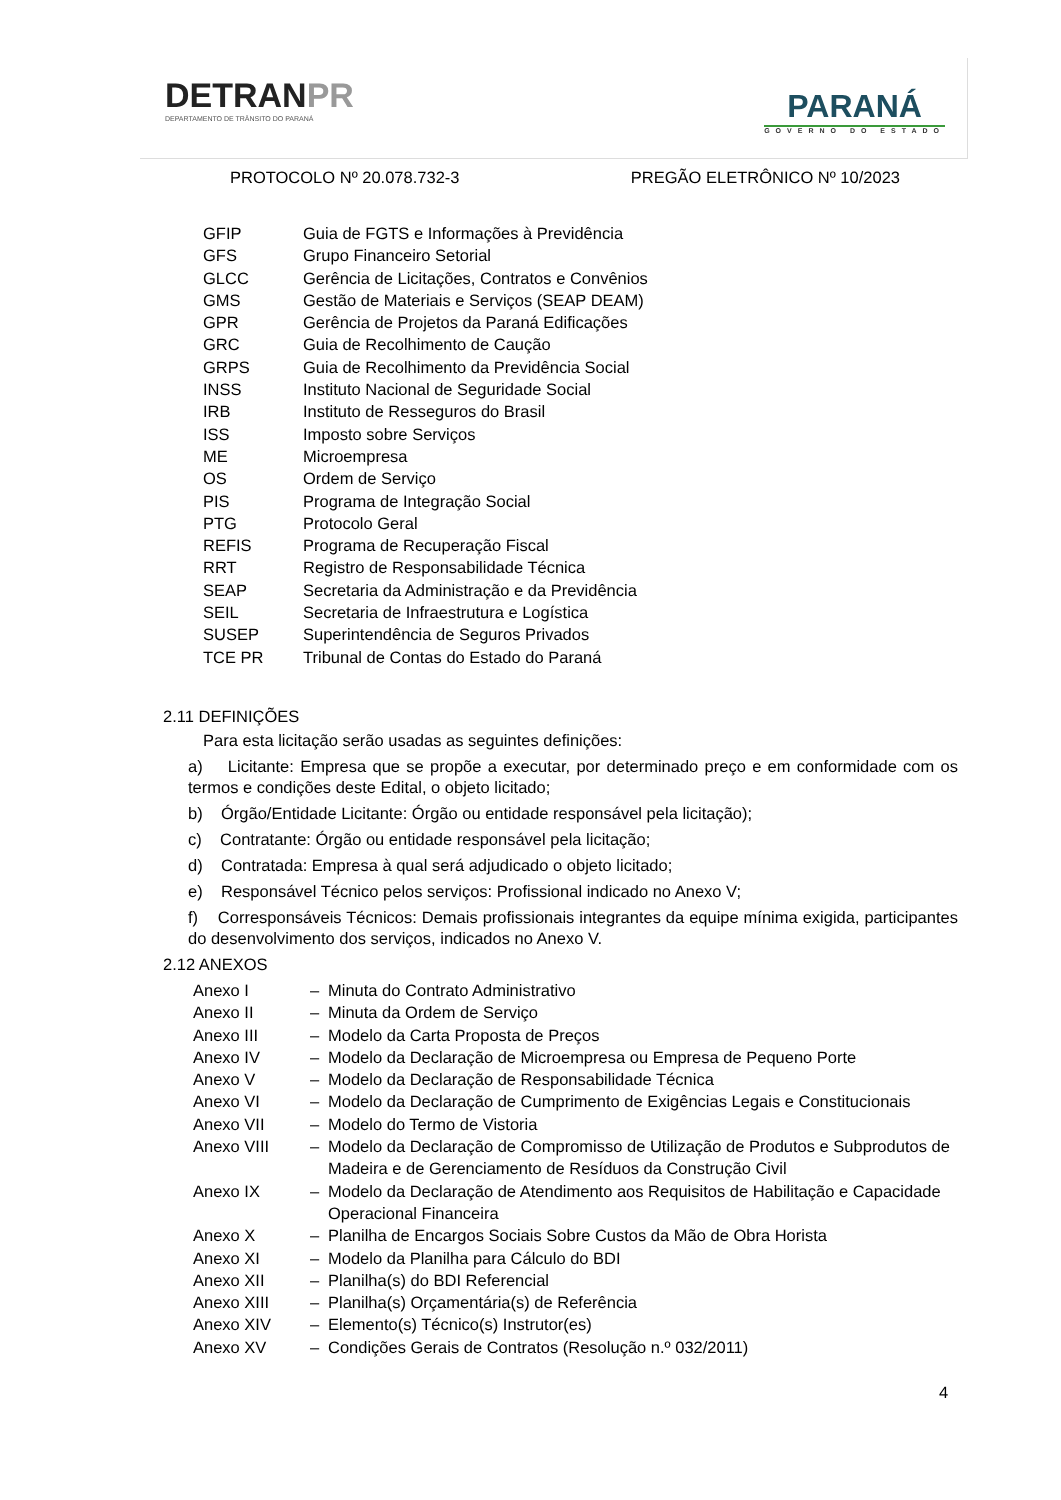DETRANPR
DEPARTAMENTO DE TRÂNSITO DO PARANÁ
PARANÁ
GOVERNO DO ESTADO
PROTOCOLO Nº 20.078.732-3 PREGÃO ELETRÔNICO Nº 10/2023
| GFIP | Guia de FGTS e Informações à Previdência |
| GFS | Grupo Financeiro Setorial |
| GLCC | Gerência de Licitações, Contratos e Convênios |
| GMS | Gestão de Materiais e Serviços (SEAP DEAM) |
| GPR | Gerência de Projetos da Paraná Edificações |
| GRC | Guia de Recolhimento de Caução |
| GRPS | Guia de Recolhimento da Previdência Social |
| INSS | Instituto Nacional de Seguridade Social |
| IRB | Instituto de Resseguros do Brasil |
| ISS | Imposto sobre Serviços |
| ME | Microempresa |
| OS | Ordem de Serviço |
| PIS | Programa de Integração Social |
| PTG | Protocolo Geral |
| REFIS | Programa de Recuperação Fiscal |
| RRT | Registro de Responsabilidade Técnica |
| SEAP | Secretaria da Administração e da Previdência |
| SEIL | Secretaria de Infraestrutura e Logística |
| SUSEP | Superintendência de Seguros Privados |
| TCE PR | Tribunal de Contas do Estado do Paraná |
2.11 DEFINIÇÕES
Para esta licitação serão usadas as seguintes definições:
a) Licitante: Empresa que se propõe a executar, por determinado preço e em conformidade com os termos e condições deste Edital, o objeto licitado;
b) Órgão/Entidade Licitante: Órgão ou entidade responsável pela licitação);
c) Contratante: Órgão ou entidade responsável pela licitação;
d) Contratada: Empresa à qual será adjudicado o objeto licitado;
e) Responsável Técnico pelos serviços: Profissional indicado no Anexo V;
f) Corresponsáveis Técnicos: Demais profissionais integrantes da equipe mínima exigida, participantes do desenvolvimento dos serviços, indicados no Anexo V.
2.12 ANEXOS
| Anexo I | – | Minuta do Contrato Administrativo |
| Anexo II | – | Minuta da Ordem de Serviço |
| Anexo III | – | Modelo da Carta Proposta de Preços |
| Anexo IV | – | Modelo da Declaração de Microempresa ou Empresa de Pequeno Porte |
| Anexo V | – | Modelo da Declaração de Responsabilidade Técnica |
| Anexo VI | – | Modelo da Declaração de Cumprimento de Exigências Legais e Constitucionais |
| Anexo VII | – | Modelo do Termo de Vistoria |
| Anexo VIII | – | Modelo da Declaração de Compromisso de Utilização de Produtos e Subprodutos de Madeira e de Gerenciamento de Resíduos da Construção Civil |
| Anexo IX | – | Modelo da Declaração de Atendimento aos Requisitos de Habilitação e Capacidade Operacional Financeira |
| Anexo X | – | Planilha de Encargos Sociais Sobre Custos da Mão de Obra Horista |
| Anexo XI | – | Modelo da Planilha para Cálculo do BDI |
| Anexo XII | – | Planilha(s) do BDI Referencial |
| Anexo XIII | – | Planilha(s) Orçamentária(s) de Referência |
| Anexo XIV | – | Elemento(s) Técnico(s) Instrutor(es) |
| Anexo XV | – | Condições Gerais de Contratos (Resolução n.º 032/2011) |
4